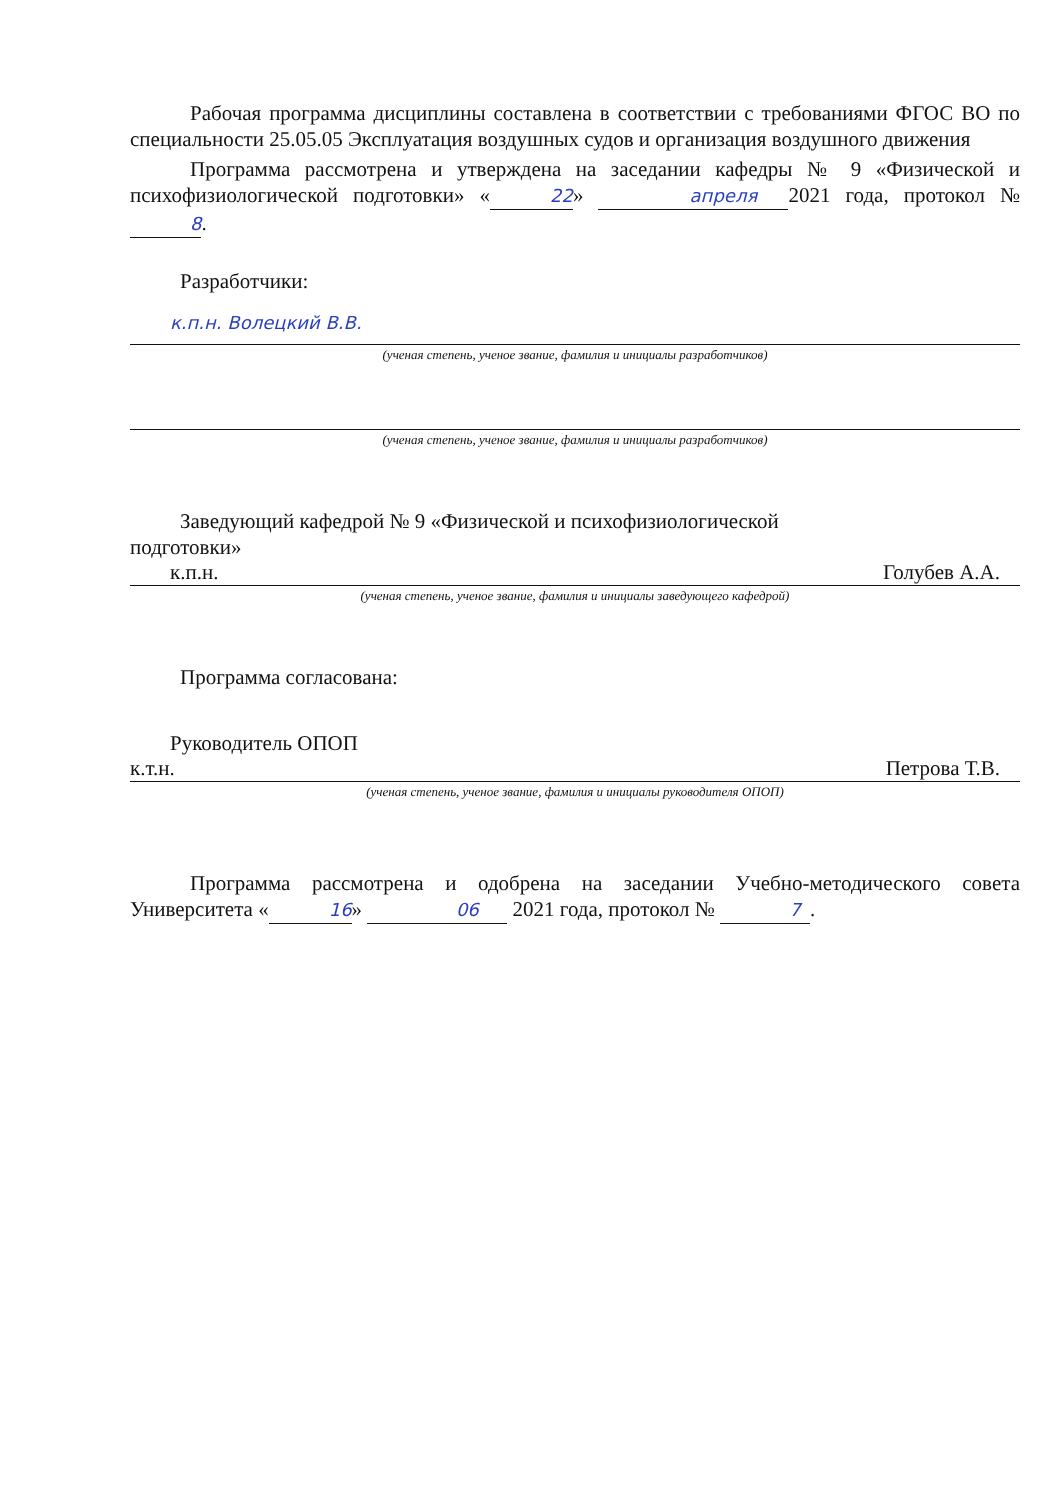Рабочая программа дисциплины составлена в соответствии с требованиями ФГОС ВО по специальности 25.05.05 Эксплуатация воздушных судов и организация воздушного движения
Программа рассмотрена и утверждена на заседании кафедры № 9 «Физической и психофизиологической подготовки» « 22 » апреля 2021 года, протокол № 8.
Разработчики:
к.п.н. Волецкий В.В.
(ученая степень, ученое звание, фамилия и инициалы разработчиков)
(ученая степень, ученое звание, фамилия и инициалы разработчиков)
Заведующий кафедрой № 9 «Физической и психофизиологической
подготовки»
к.п.н. Голубев А.А.
(ученая степень, ученое звание, фамилия и инициалы заведующего кафедрой)
Программа согласована:
Руководитель ОПОП
к.т.н. Петрова Т.В.
(ученая степень, ученое звание, фамилия и инициалы руководителя ОПОП)
Программа рассмотрена и одобрена на заседании Учебно-методического совета Университета « 16 » 06 2021 года, протокол № 7.